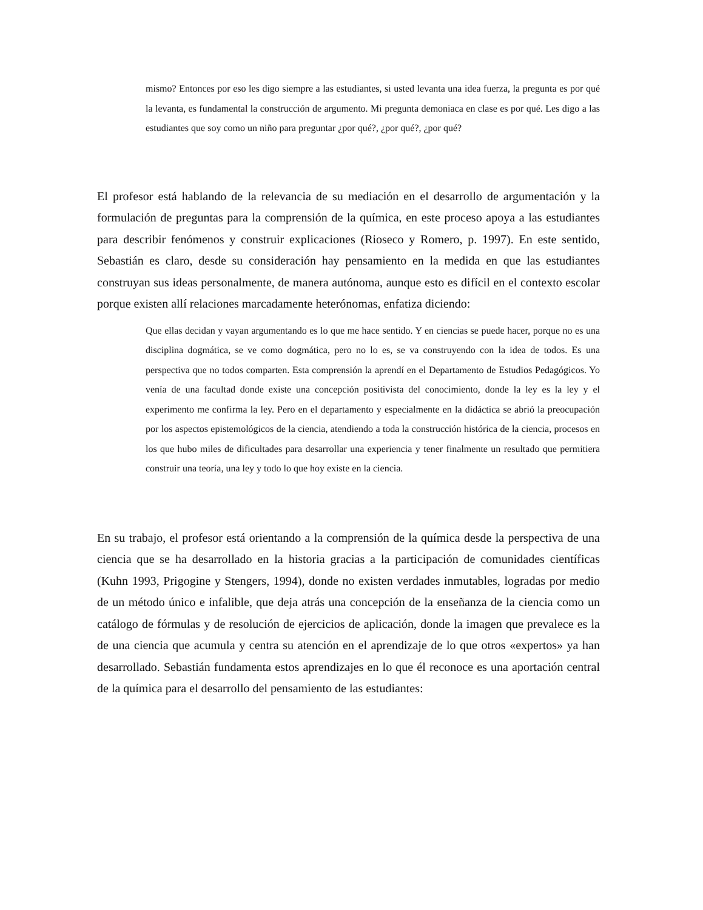mismo? Entonces por eso les digo siempre a las estudiantes, si usted levanta una idea fuerza, la pregunta es por qué la levanta, es fundamental la construcción de argumento. Mi pregunta demoniaca en clase es por qué. Les digo a las estudiantes que soy como un niño para preguntar ¿por qué?, ¿por qué?, ¿por qué?
El profesor está hablando de la relevancia de su mediación en el desarrollo de argumentación y la formulación de preguntas para la comprensión de la química, en este proceso apoya a las estudiantes para describir fenómenos y construir explicaciones (Rioseco y Romero, p. 1997). En este sentido, Sebastián es claro, desde su consideración hay pensamiento en la medida en que las estudiantes construyan sus ideas personalmente, de manera autónoma, aunque esto es difícil en el contexto escolar porque existen allí relaciones marcadamente heterónomas, enfatiza diciendo:
Que ellas decidan y vayan argumentando es lo que me hace sentido. Y en ciencias se puede hacer, porque no es una disciplina dogmática, se ve como dogmática, pero no lo es, se va construyendo con la idea de todos. Es una perspectiva que no todos comparten. Esta comprensión la aprendí en el Departamento de Estudios Pedagógicos. Yo venía de una facultad donde existe una concepción positivista del conocimiento, donde la ley es la ley y el experimento me confirma la ley. Pero en el departamento y especialmente en la didáctica se abrió la preocupación por los aspectos epistemológicos de la ciencia, atendiendo a toda la construcción histórica de la ciencia, procesos en los que hubo miles de dificultades para desarrollar una experiencia y tener finalmente un resultado que permitiera construir una teoría, una ley y todo lo que hoy existe en la ciencia.
En su trabajo, el profesor está orientando a la comprensión de la química desde la perspectiva de una ciencia que se ha desarrollado en la historia gracias a la participación de comunidades científicas (Kuhn 1993, Prigogine y Stengers, 1994), donde no existen verdades inmutables, logradas por medio de un método único e infalible, que deja atrás una concepción de la enseñanza de la ciencia como un catálogo de fórmulas y de resolución de ejercicios de aplicación, donde la imagen que prevalece es la de una ciencia que acumula y centra su atención en el aprendizaje de lo que otros «expertos» ya han desarrollado. Sebastián fundamenta estos aprendizajes en lo que él reconoce es una aportación central de la química para el desarrollo del pensamiento de las estudiantes: